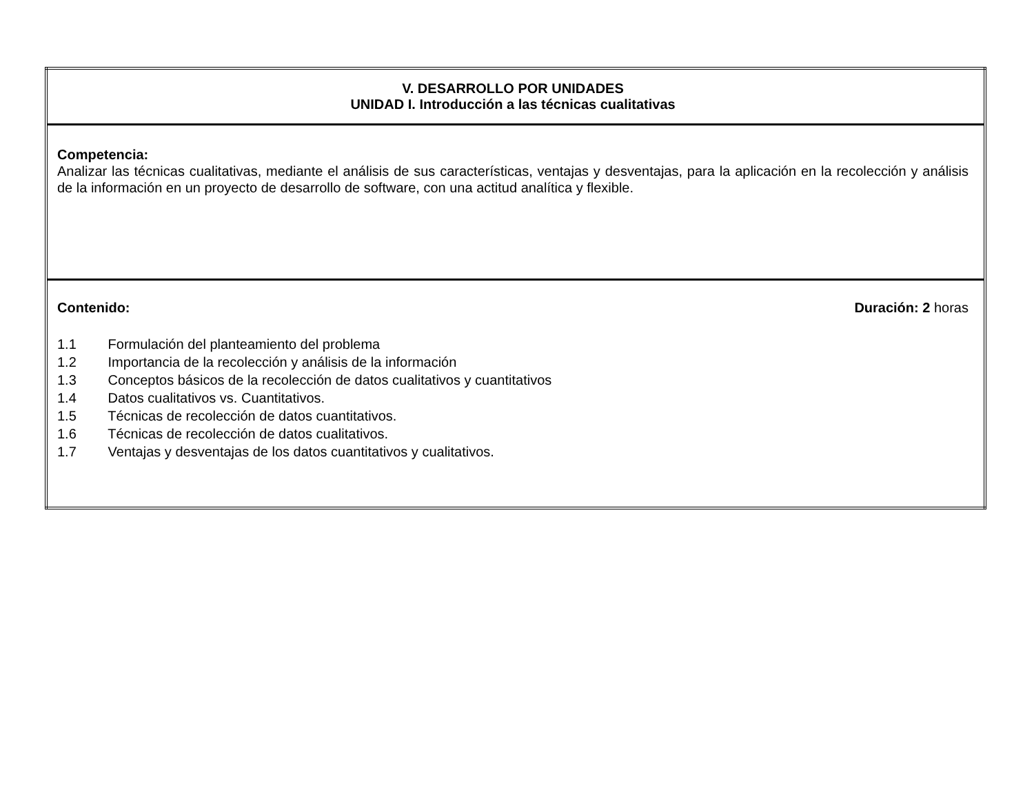| V. DESARROLLO POR UNIDADES UNIDAD I. Introducción a las técnicas cualitativas |
| Competencia: Analizar las técnicas cualitativas, mediante el análisis de sus características, ventajas y desventajas, para la aplicación en la recolección y análisis de la información en un proyecto de desarrollo de software, con una actitud analítica y flexible. |
| Contenido: Duración: 2 horas 1.1 Formulación del planteamiento del problema 1.2 Importancia de la recolección y análisis de la información 1.3 Conceptos básicos de la recolección de datos cualitativos y cuantitativos 1.4 Datos cualitativos vs. Cuantitativos. 1.5 Técnicas de recolección de datos cuantitativos. 1.6 Técnicas de recolección de datos cualitativos. 1.7 Ventajas y desventajas de los datos cuantitativos y cualitativos. |